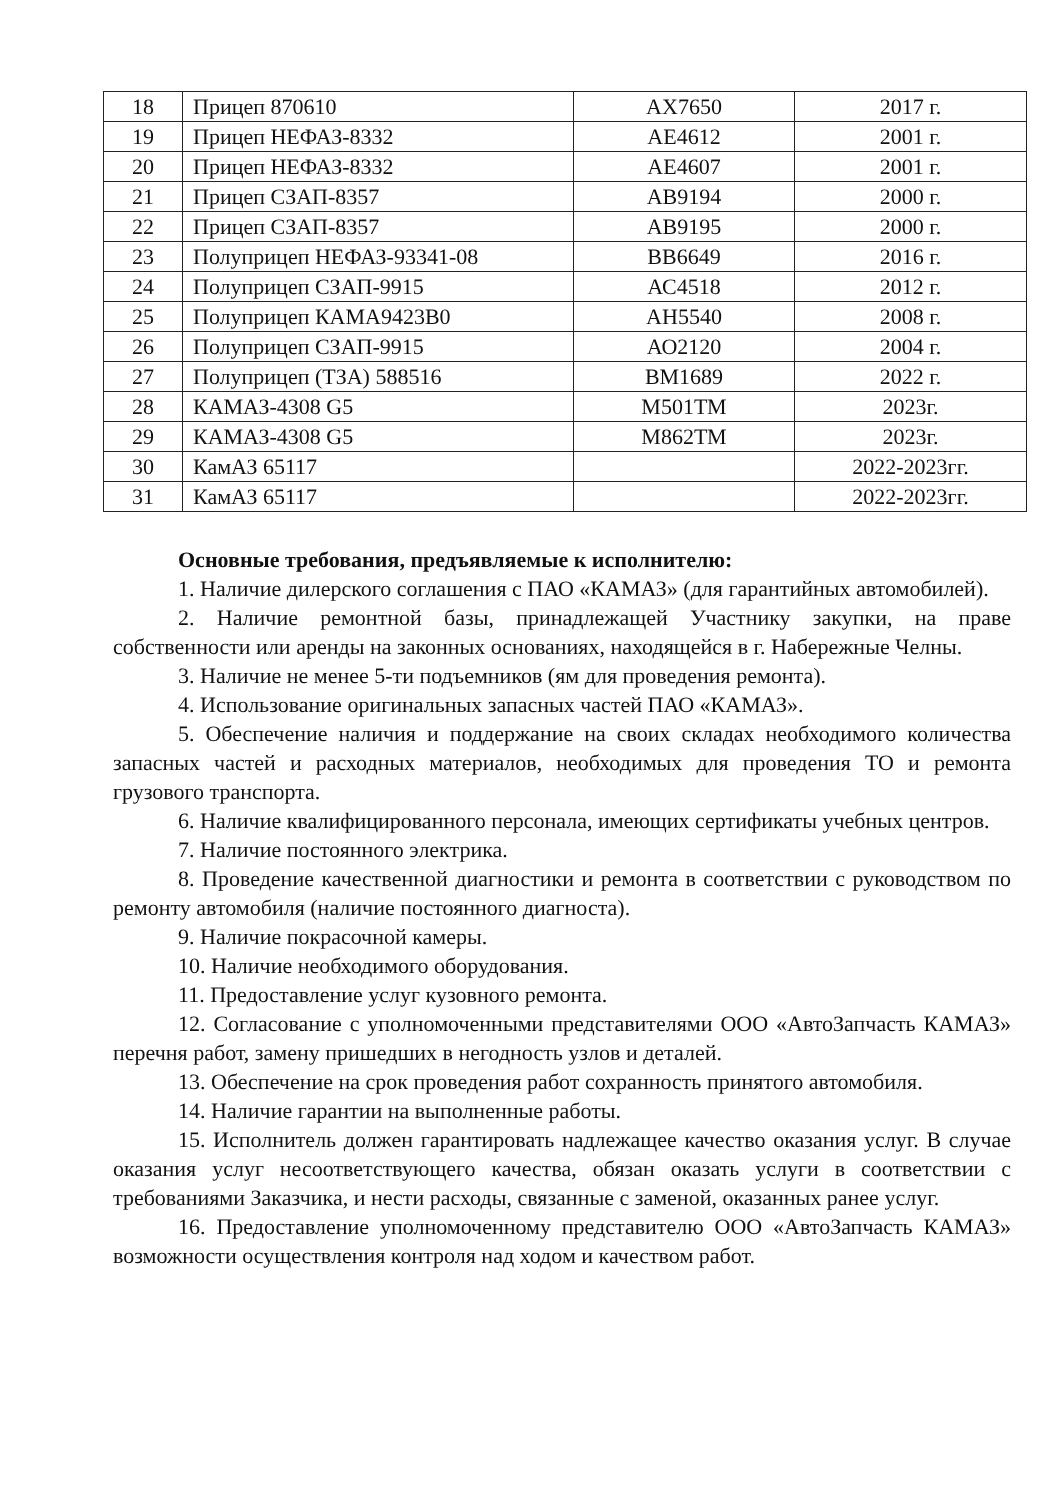| 18 | Прицеп 870610 | АХ7650 | 2017 г. |
| 19 | Прицеп НЕФАЗ-8332 | АЕ4612 | 2001 г. |
| 20 | Прицеп НЕФАЗ-8332 | АЕ4607 | 2001 г. |
| 21 | Прицеп СЗАП-8357 | АВ9194 | 2000 г. |
| 22 | Прицеп СЗАП-8357 | АВ9195 | 2000 г. |
| 23 | Полуприцеп НЕФАЗ-93341-08 | ВВ6649 | 2016 г. |
| 24 | Полуприцеп СЗАП-9915 | АС4518 | 2012 г. |
| 25 | Полуприцеп КАМА9423В0 | АН5540 | 2008 г. |
| 26 | Полуприцеп СЗАП-9915 | АО2120 | 2004 г. |
| 27 | Полуприцеп (ТЗА) 588516 | ВМ1689 | 2022 г. |
| 28 | КАМАЗ-4308 G5 | М501ТМ | 2023г. |
| 29 | КАМАЗ-4308 G5 | М862ТМ | 2023г. |
| 30 | КамАЗ 65117 | | 2022-2023гг. |
| 31 | КамАЗ 65117 | | 2022-2023гг. |
Основные требования, предъявляемые к исполнителю:
1. Наличие дилерского соглашения с ПАО «КАМАЗ» (для гарантийных автомобилей).
2. Наличие ремонтной базы, принадлежащей Участнику закупки, на праве собственности или аренды на законных основаниях, находящейся в г. Набережные Челны.
3. Наличие не менее 5-ти подъемников (ям для проведения ремонта).
4. Использование оригинальных запасных частей ПАО «КАМАЗ».
5. Обеспечение наличия и поддержание на своих складах необходимого количества запасных частей и расходных материалов, необходимых для проведения ТО и ремонта грузового транспорта.
6. Наличие квалифицированного персонала, имеющих сертификаты учебных центров.
7. Наличие постоянного электрика.
8. Проведение качественной диагностики и ремонта в соответствии с руководством по ремонту автомобиля (наличие постоянного диагноста).
9. Наличие покрасочной камеры.
10. Наличие необходимого оборудования.
11. Предоставление услуг кузовного ремонта.
12. Согласование с уполномоченными представителями ООО «АвтоЗапчасть КАМАЗ» перечня работ, замену пришедших в негодность узлов и деталей.
13. Обеспечение на срок проведения работ сохранность принятого автомобиля.
14. Наличие гарантии на выполненные работы.
15. Исполнитель должен гарантировать надлежащее качество оказания услуг. В случае оказания услуг несоответствующего качества, обязан оказать услуги в соответствии с требованиями Заказчика, и нести расходы, связанные с заменой, оказанных ранее услуг.
16. Предоставление уполномоченному представителю ООО «АвтоЗапчасть КАМАЗ» возможности осуществления контроля над ходом и качеством работ.